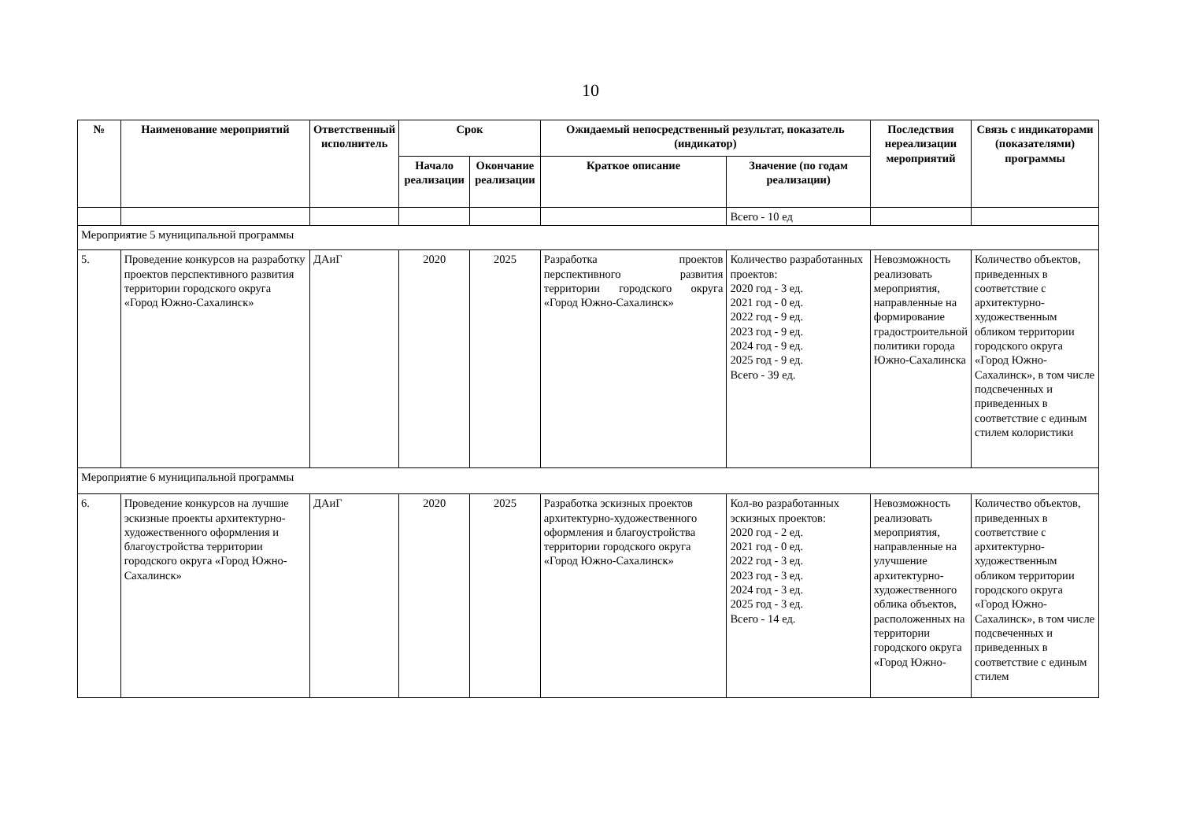10
| № | Наименование мероприятий | Ответственный исполнитель | Срок | | Ожидаемый непосредственный результат, показатель (индикатор) | | Последствия нереализации мероприятий | Связь с индикаторами (показателями) программы |
| --- | --- | --- | --- | --- | --- | --- | --- | --- |
| | | | Начало реализации | Окончание реализации | Краткое описание | Значение (по годам реализации) | | |
| | | | | | | Всего - 10 ед | | |
| Мероприятие 5 муниципальной программы | | | | | | | | |
| 5. | Проведение конкурсов на разработку проектов перспективного развития территории городского округа «Город Южно-Сахалинск» | ДАиГ | 2020 | 2025 | Разработка проектов перспективного развития территории городского округа «Город Южно-Сахалинск» | Количество разработанных проектов: 2020 год - 3 ед. 2021 год - 0 ед. 2022 год - 9 ед. 2023 год - 9 ед. 2024 год - 9 ед. 2025 год - 9 ед. Всего - 39 ед. | Невозможность реализовать мероприятия, направленные на формирование градостроительной политики города Южно-Сахалинска | Количество объектов, приведенных в соответствие с архитектурно-художественным обликом территории городского округа «Город Южно-Сахалинск», в том числе подсвеченных и приведенных в соответствие с единым стилем колористики |
| Мероприятие 6 муниципальной программы | | | | | | | | |
| 6. | Проведение конкурсов на лучшие эскизные проекты архитектурно-художественного оформления и благоустройства территории городского округа «Город Южно-Сахалинск» | ДАиГ | 2020 | 2025 | Разработка эскизных проектов архитектурно-художественного оформления и благоустройства территории городского округа «Город Южно-Сахалинск» | Кол-во разработанных эскизных проектов: 2020 год - 2 ед. 2021 год - 0 ед. 2022 год - 3 ед. 2023 год - 3 ед. 2024 год - 3 ед. 2025 год - 3 ед. Всего - 14 ед. | Невозможность реализовать мероприятия, направленные на улучшение архитектурно-художественного облика объектов, расположенных на территории городского округа «Город Южно- | Количество объектов, приведенных в соответствие с архитектурно-художественным обликом территории городского округа «Город Южно-Сахалинск», в том числе подсвеченных и приведенных в соответствие с единым стилем |